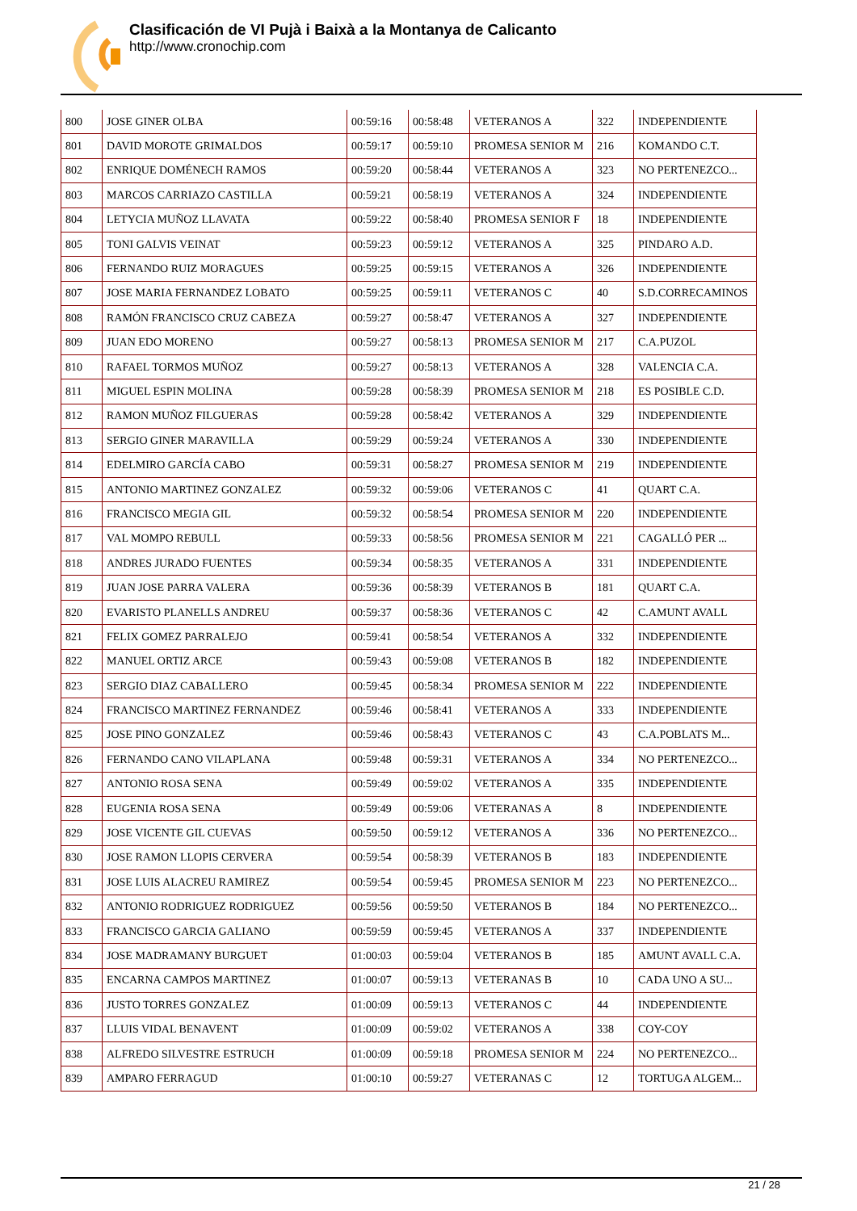Clasificación de VI Pujà i Baixà a la Montanya de Calicanto
http://www.cronochip.com
| 800 | JOSE GINER OLBA | 00:59:16 | 00:58:48 | VETERANOS A | 322 | INDEPENDIENTE |
| 801 | DAVID MOROTE GRIMALDOS | 00:59:17 | 00:59:10 | PROMESA SENIOR M | 216 | KOMANDO C.T. |
| 802 | ENRIQUE DOMÉNECH RAMOS | 00:59:20 | 00:58:44 | VETERANOS A | 323 | NO PERTENEZCO... |
| 803 | MARCOS CARRIAZO CASTILLA | 00:59:21 | 00:58:19 | VETERANOS A | 324 | INDEPENDIENTE |
| 804 | LETYCIA MUÑOZ LLAVATA | 00:59:22 | 00:58:40 | PROMESA SENIOR F | 18 | INDEPENDIENTE |
| 805 | TONI GALVIS VEINAT | 00:59:23 | 00:59:12 | VETERANOS A | 325 | PINDARO A.D. |
| 806 | FERNANDO RUIZ MORAGUES | 00:59:25 | 00:59:15 | VETERANOS A | 326 | INDEPENDIENTE |
| 807 | JOSE MARIA FERNANDEZ LOBATO | 00:59:25 | 00:59:11 | VETERANOS C | 40 | S.D.CORRECAMINOS |
| 808 | RAMÓN FRANCISCO CRUZ CABEZA | 00:59:27 | 00:58:47 | VETERANOS A | 327 | INDEPENDIENTE |
| 809 | JUAN EDO MORENO | 00:59:27 | 00:58:13 | PROMESA SENIOR M | 217 | C.A.PUZOL |
| 810 | RAFAEL TORMOS MUÑOZ | 00:59:27 | 00:58:13 | VETERANOS A | 328 | VALENCIA C.A. |
| 811 | MIGUEL ESPIN MOLINA | 00:59:28 | 00:58:39 | PROMESA SENIOR M | 218 | ES POSIBLE C.D. |
| 812 | RAMON MUÑOZ FILGUERAS | 00:59:28 | 00:58:42 | VETERANOS A | 329 | INDEPENDIENTE |
| 813 | SERGIO GINER MARAVILLA | 00:59:29 | 00:59:24 | VETERANOS A | 330 | INDEPENDIENTE |
| 814 | EDELMIRO GARCÍA CABO | 00:59:31 | 00:58:27 | PROMESA SENIOR M | 219 | INDEPENDIENTE |
| 815 | ANTONIO MARTINEZ GONZALEZ | 00:59:32 | 00:59:06 | VETERANOS C | 41 | QUART C.A. |
| 816 | FRANCISCO MEGIA GIL | 00:59:32 | 00:58:54 | PROMESA SENIOR M | 220 | INDEPENDIENTE |
| 817 | VAL MOMPO REBULL | 00:59:33 | 00:58:56 | PROMESA SENIOR M | 221 | CAGALLÓ PER ... |
| 818 | ANDRES JURADO FUENTES | 00:59:34 | 00:58:35 | VETERANOS A | 331 | INDEPENDIENTE |
| 819 | JUAN JOSE PARRA VALERA | 00:59:36 | 00:58:39 | VETERANOS B | 181 | QUART C.A. |
| 820 | EVARISTO PLANELLS ANDREU | 00:59:37 | 00:58:36 | VETERANOS C | 42 | C.AMUNT AVALL |
| 821 | FELIX GOMEZ PARRALEJO | 00:59:41 | 00:58:54 | VETERANOS A | 332 | INDEPENDIENTE |
| 822 | MANUEL ORTIZ ARCE | 00:59:43 | 00:59:08 | VETERANOS B | 182 | INDEPENDIENTE |
| 823 | SERGIO DIAZ CABALLERO | 00:59:45 | 00:58:34 | PROMESA SENIOR M | 222 | INDEPENDIENTE |
| 824 | FRANCISCO MARTINEZ FERNANDEZ | 00:59:46 | 00:58:41 | VETERANOS A | 333 | INDEPENDIENTE |
| 825 | JOSE PINO GONZALEZ | 00:59:46 | 00:58:43 | VETERANOS C | 43 | C.A.POBLATS M... |
| 826 | FERNANDO CANO VILAPLANA | 00:59:48 | 00:59:31 | VETERANOS A | 334 | NO PERTENEZCO... |
| 827 | ANTONIO ROSA SENA | 00:59:49 | 00:59:02 | VETERANOS A | 335 | INDEPENDIENTE |
| 828 | EUGENIA ROSA SENA | 00:59:49 | 00:59:06 | VETERANAS A | 8 | INDEPENDIENTE |
| 829 | JOSE VICENTE GIL CUEVAS | 00:59:50 | 00:59:12 | VETERANOS A | 336 | NO PERTENEZCO... |
| 830 | JOSE RAMON LLOPIS CERVERA | 00:59:54 | 00:58:39 | VETERANOS B | 183 | INDEPENDIENTE |
| 831 | JOSE LUIS ALACREU RAMIREZ | 00:59:54 | 00:59:45 | PROMESA SENIOR M | 223 | NO PERTENEZCO... |
| 832 | ANTONIO RODRIGUEZ RODRIGUEZ | 00:59:56 | 00:59:50 | VETERANOS B | 184 | NO PERTENEZCO... |
| 833 | FRANCISCO GARCIA GALIANO | 00:59:59 | 00:59:45 | VETERANOS A | 337 | INDEPENDIENTE |
| 834 | JOSE MADRAMANY BURGUET | 01:00:03 | 00:59:04 | VETERANOS B | 185 | AMUNT AVALL C.A. |
| 835 | ENCARNA CAMPOS MARTINEZ | 01:00:07 | 00:59:13 | VETERANAS B | 10 | CADA UNO A SU... |
| 836 | JUSTO TORRES GONZALEZ | 01:00:09 | 00:59:13 | VETERANOS C | 44 | INDEPENDIENTE |
| 837 | LLUIS VIDAL BENAVENT | 01:00:09 | 00:59:02 | VETERANOS A | 338 | COY-COY |
| 838 | ALFREDO SILVESTRE ESTRUCH | 01:00:09 | 00:59:18 | PROMESA SENIOR M | 224 | NO PERTENEZCO... |
| 839 | AMPARO FERRAGUD | 01:00:10 | 00:59:27 | VETERANAS C | 12 | TORTUGA ALGEM... |
21 / 28